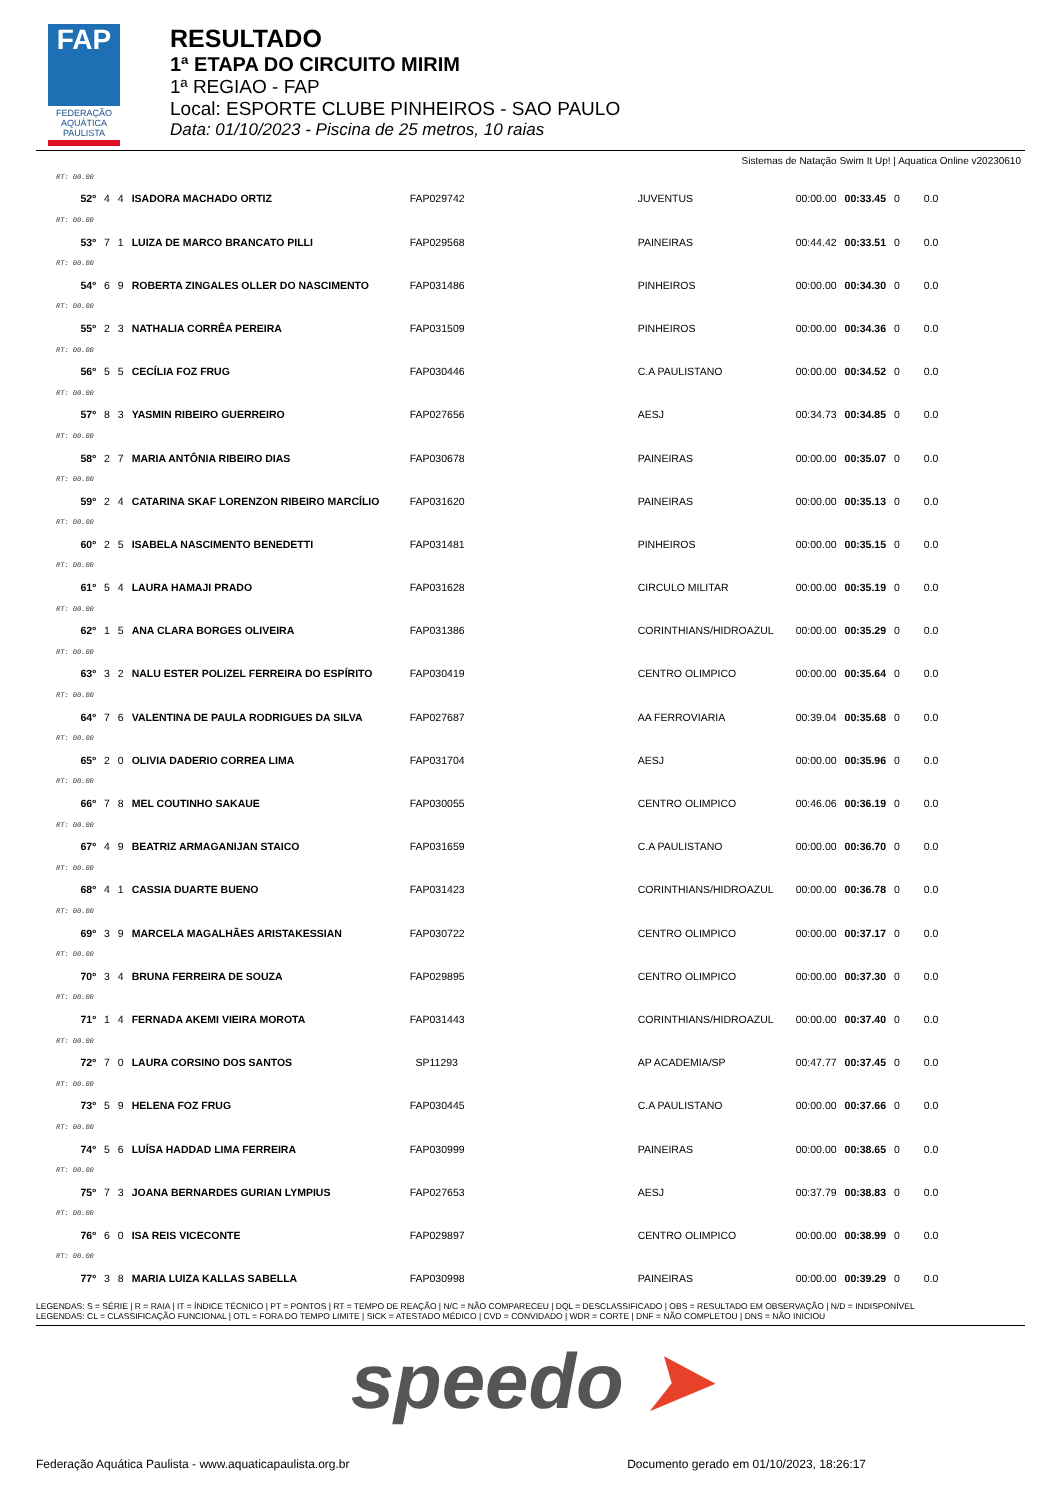FAP
FEDERAÇÃO AQUÁTICA PAULISTA
RESULTADO
1ª ETAPA DO CIRCUITO MIRIM
1ª REGIAO - FAP
Local: ESPORTE CLUBE PINHEIROS - SAO PAULO
Data: 01/10/2023 - Piscina de 25 metros, 10 raias
Sistemas de Natação Swim It Up! | Aquatica Online v20230610
| RT: 00.00 | | | | | | | | | |
| 52º | 4 | 4 | ISADORA MACHADO ORTIZ | FAP029742 | JUVENTUS | 00:00.00 | 00:33.45 | 0 | 0.0 |
| RT: 00.00 | | | | | | | | | |
| 53º | 7 | 1 | LUIZA DE MARCO BRANCATO PILLI | FAP029568 | PAINEIRAS | 00:44.42 | 00:33.51 | 0 | 0.0 |
| RT: 00.00 | | | | | | | | | |
| 54º | 6 | 9 | ROBERTA ZINGALES OLLER DO NASCIMENTO | FAP031486 | PINHEIROS | 00:00.00 | 00:34.30 | 0 | 0.0 |
| RT: 00.00 | | | | | | | | | |
| 55º | 2 | 3 | NATHALIA CORRÊA PEREIRA | FAP031509 | PINHEIROS | 00:00.00 | 00:34.36 | 0 | 0.0 |
| RT: 00.00 | | | | | | | | | |
| 56º | 5 | 5 | CECÍLIA FOZ FRUG | FAP030446 | C.A PAULISTANO | 00:00.00 | 00:34.52 | 0 | 0.0 |
| RT: 00.00 | | | | | | | | | |
| 57º | 8 | 3 | YASMIN RIBEIRO GUERREIRO | FAP027656 | AESJ | 00:34.73 | 00:34.85 | 0 | 0.0 |
| RT: 00.00 | | | | | | | | | |
| 58º | 2 | 7 | MARIA ANTÔNIA RIBEIRO DIAS | FAP030678 | PAINEIRAS | 00:00.00 | 00:35.07 | 0 | 0.0 |
| RT: 00.00 | | | | | | | | | |
| 59º | 2 | 4 | CATARINA SKAF LORENZON RIBEIRO MARCÍLIO | FAP031620 | PAINEIRAS | 00:00.00 | 00:35.13 | 0 | 0.0 |
| RT: 00.00 | | | | | | | | | |
| 60º | 2 | 5 | ISABELA NASCIMENTO BENEDETTI | FAP031481 | PINHEIROS | 00:00.00 | 00:35.15 | 0 | 0.0 |
| RT: 00.00 | | | | | | | | | |
| 61º | 5 | 4 | LAURA HAMAJI PRADO | FAP031628 | CIRCULO MILITAR | 00:00.00 | 00:35.19 | 0 | 0.0 |
| RT: 00.00 | | | | | | | | | |
| 62º | 1 | 5 | ANA CLARA BORGES OLIVEIRA | FAP031386 | CORINTHIANS/HIDROAZUL | 00:00.00 | 00:35.29 | 0 | 0.0 |
| RT: 00.00 | | | | | | | | | |
| 63º | 3 | 2 | NALU ESTER POLIZEL FERREIRA DO ESPÍRITO | FAP030419 | CENTRO OLIMPICO | 00:00.00 | 00:35.64 | 0 | 0.0 |
| RT: 00.00 | | | | | | | | | |
| 64º | 7 | 6 | VALENTINA DE PAULA RODRIGUES DA SILVA | FAP027687 | AA FERROVIARIA | 00:39.04 | 00:35.68 | 0 | 0.0 |
| RT: 00.00 | | | | | | | | | |
| 65º | 2 | 0 | OLIVIA DADERIO CORREA LIMA | FAP031704 | AESJ | 00:00.00 | 00:35.96 | 0 | 0.0 |
| RT: 00.00 | | | | | | | | | |
| 66º | 7 | 8 | MEL COUTINHO SAKAUE | FAP030055 | CENTRO OLIMPICO | 00:46.06 | 00:36.19 | 0 | 0.0 |
| RT: 00.00 | | | | | | | | | |
| 67º | 4 | 9 | BEATRIZ ARMAGANIJAN STAICO | FAP031659 | C.A PAULISTANO | 00:00.00 | 00:36.70 | 0 | 0.0 |
| RT: 00.00 | | | | | | | | | |
| 68º | 4 | 1 | CASSIA DUARTE BUENO | FAP031423 | CORINTHIANS/HIDROAZUL | 00:00.00 | 00:36.78 | 0 | 0.0 |
| RT: 00.00 | | | | | | | | | |
| 69º | 3 | 9 | MARCELA MAGALHÃES ARISTAKESSIAN | FAP030722 | CENTRO OLIMPICO | 00:00.00 | 00:37.17 | 0 | 0.0 |
| RT: 00.00 | | | | | | | | | |
| 70º | 3 | 4 | BRUNA FERREIRA DE SOUZA | FAP029895 | CENTRO OLIMPICO | 00:00.00 | 00:37.30 | 0 | 0.0 |
| RT: 00.00 | | | | | | | | | |
| 71º | 1 | 4 | FERNADA AKEMI VIEIRA MOROTA | FAP031443 | CORINTHIANS/HIDROAZUL | 00:00.00 | 00:37.40 | 0 | 0.0 |
| RT: 00.00 | | | | | | | | | |
| 72º | 7 | 0 | LAURA CORSINO DOS SANTOS | SP11293 | AP ACADEMIA/SP | 00:47.77 | 00:37.45 | 0 | 0.0 |
| RT: 00.00 | | | | | | | | | |
| 73º | 5 | 9 | HELENA FOZ FRUG | FAP030445 | C.A PAULISTANO | 00:00.00 | 00:37.66 | 0 | 0.0 |
| RT: 00.00 | | | | | | | | | |
| 74º | 5 | 6 | LUÍSA HADDAD LIMA FERREIRA | FAP030999 | PAINEIRAS | 00:00.00 | 00:38.65 | 0 | 0.0 |
| RT: 00.00 | | | | | | | | | |
| 75º | 7 | 3 | JOANA BERNARDES GURIAN LYMPIUS | FAP027653 | AESJ | 00:37.79 | 00:38.83 | 0 | 0.0 |
| RT: 00.00 | | | | | | | | | |
| 76º | 6 | 0 | ISA REIS VICECONTE | FAP029897 | CENTRO OLIMPICO | 00:00.00 | 00:38.99 | 0 | 0.0 |
| RT: 00.00 | | | | | | | | | |
| 77º | 3 | 8 | MARIA LUIZA KALLAS SABELLA | FAP030998 | PAINEIRAS | 00:00.00 | 00:39.29 | 0 | 0.0 |
LEGENDAS: S = SÉRIE | R = RAIA | IT = ÍNDICE TÉCNICO | PT = PONTOS | RT = TEMPO DE REAÇÃO | N/C = NÃO COMPARECEU | DQL = DESCLASSIFICADO | OBS = RESULTADO EM OBSERVAÇÃO | N/D = INDISPONÍVEL
LEGENDAS: CL = CLASSIFICAÇÃO FUNCIONAL | OTL = FORA DO TEMPO LIMITE | SICK = ATESTADO MÉDICO | CVD = CONVIDADO | WDR = CORTE | DNF = NÃO COMPLETOU | DNS = NÃO INICIOU
speedo ➤
Federação Aquática Paulista - www.aquaticapaulista.org.br Documento gerado em 01/10/2023, 18:26:17